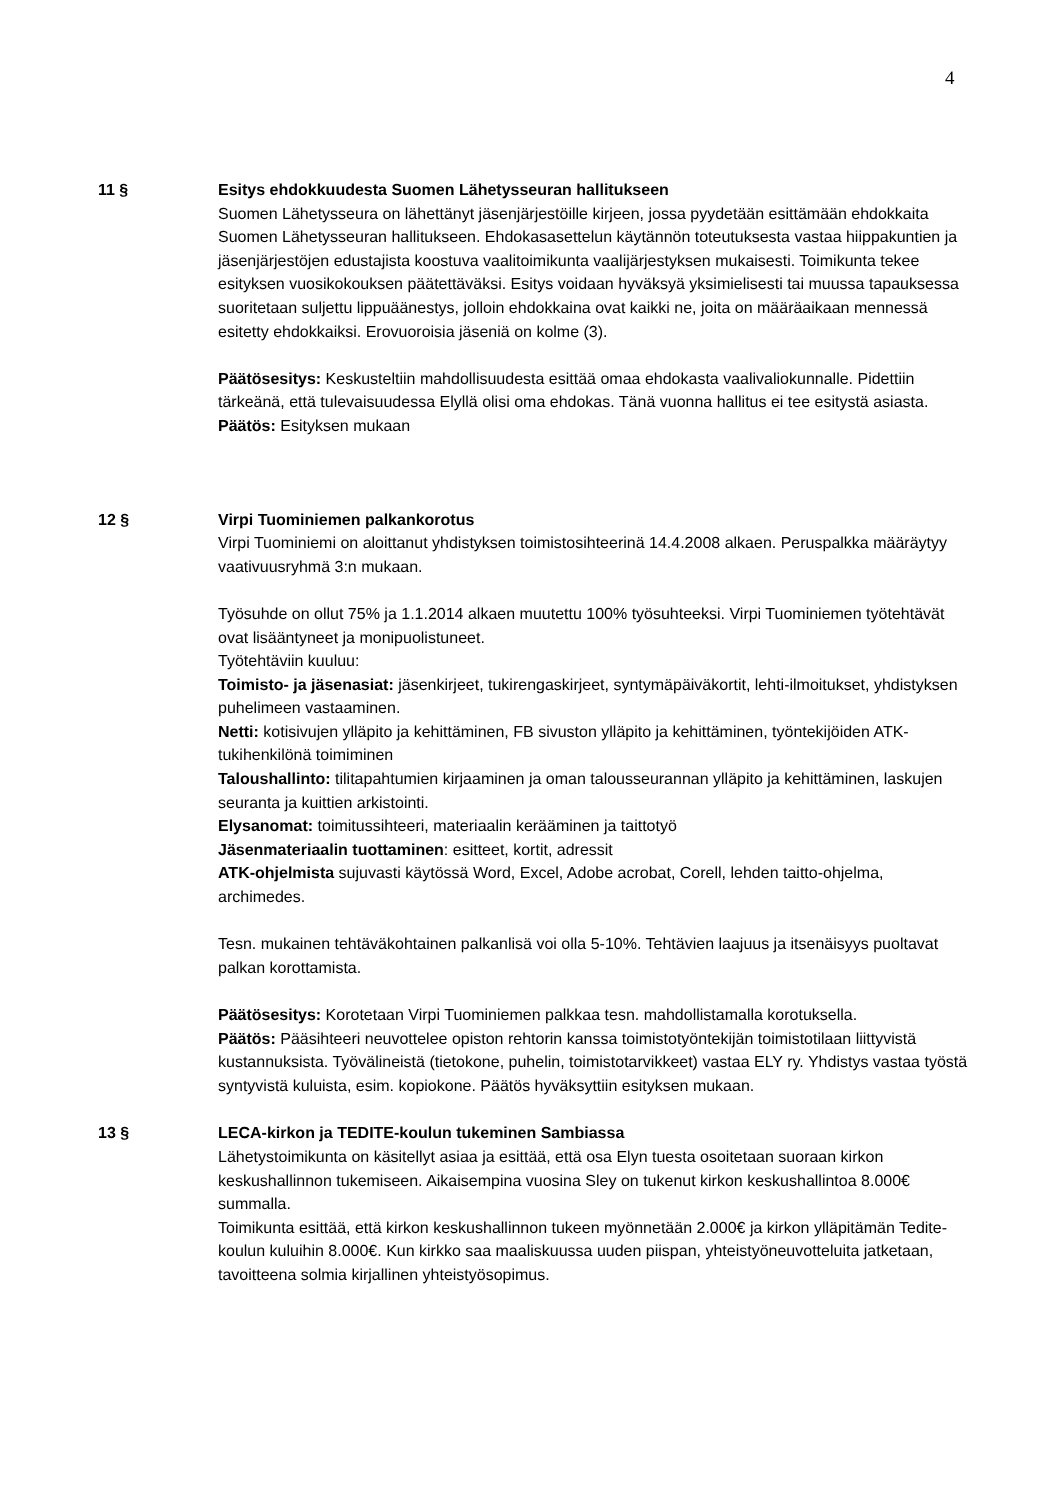4
11 § Esitys ehdokkuudesta Suomen Lähetysseuran hallitukseen
Suomen Lähetysseura on lähettänyt jäsenjärjestöille kirjeen, jossa pyydetään esittämään ehdokkaita Suomen Lähetysseuran hallitukseen. Ehdokasasettelun käytännön toteutuksesta vastaa hiippakuntien ja jäsenjärjestöjen edustajista koostuva vaalitoimikunta vaalijärjestyksen mukaisesti. Toimikunta tekee esityksen vuosikokouksen päätettäväksi. Esitys voidaan hyväksyä yksimielisesti tai muussa tapauksessa suoritetaan suljettu lippuäänestys, jolloin ehdokkaina ovat kaikki ne, joita on määräaikaan mennessä esitetty ehdokkaiksi. Erovuoroisia jäseniä on kolme (3).
Päätösesitys: Keskusteltiin mahdollisuudesta esittää omaa ehdokasta vaalivaliokunnalle. Pidettiin tärkeänä, että tulevaisuudessa Elyllä olisi oma ehdokas. Tänä vuonna hallitus ei tee esitystä asiasta.
Päätös: Esityksen mukaan
12 § Virpi Tuominiemen palkankorotus
Virpi Tuominiemi on aloittanut yhdistyksen toimistosihteerinä 14.4.2008 alkaen. Peruspalkka määräytyy vaativuusryhmä 3:n mukaan.
Työsuhde on ollut 75% ja 1.1.2014 alkaen muutettu 100% työsuhteeksi. Virpi Tuominiemen työtehtävät ovat lisääntyneet ja monipuolistuneet.
Työtehtäviin kuuluu:
Toimisto- ja jäsenasiat: jäsenkirjeet, tukirengaskirjeet, syntymäpäiväkortit, lehti-ilmoitukset, yhdistyksen puhelimeen vastaaminen.
Netti: kotisivujen ylläpito ja kehittäminen, FB sivuston ylläpito ja kehittäminen, työntekijöiden ATK-tukihenkilönä toimiminen
Taloushallinto: tilitapahtumien kirjaaminen ja oman talousseurannan ylläpito ja kehittäminen, laskujen seuranta ja kuittien arkistointi.
Elysanomat: toimitussihteeri, materiaalin kerääminen ja taittotyö
Jäsenmateriaalin tuottaminen: esitteet, kortit, adressit
ATK-ohjelmista sujuvasti käytössä Word, Excel, Adobe acrobat, Corell, lehden taitto-ohjelma, archimedes.
Tesn. mukainen tehtäväkohtainen palkanlisä voi olla 5-10%. Tehtävien laajuus ja itsenäisyys puoltavat palkan korottamista.
Päätösesitys: Korotetaan Virpi Tuominiemen palkkaa tesn. mahdollistamalla korotuksella.
Päätös: Pääsihteeri neuvottelee opiston rehtorin kanssa toimistotyöntekijän toimistotilaan liittyvistä kustannuksista. Työvälineistä (tietokone, puhelin, toimistotarvikkeet) vastaa ELY ry. Yhdistys vastaa työstä syntyvistä kuluista, esim. kopiokone. Päätös hyväksyttiin esityksen mukaan.
13 § LECA-kirkon ja TEDITE-koulun tukeminen Sambiassa
Lähetystoimikunta on käsitellyt asiaa ja esittää, että osa Elyn tuesta osoitetaan suoraan kirkon keskushallinnon tukemiseen. Aikaisempina vuosina Sley on tukenut kirkon keskushallintoa 8.000€ summalla.
Toimikunta esittää, että kirkon keskushallinnon tukeen myönnetään 2.000€ ja kirkon ylläpitämän Tedite-koulun kuluihin 8.000€. Kun kirkko saa maaliskuussa uuden piispan, yhteistyöneuvotteluita jatketaan, tavoitteena solmia kirjallinen yhteistyösopimus.